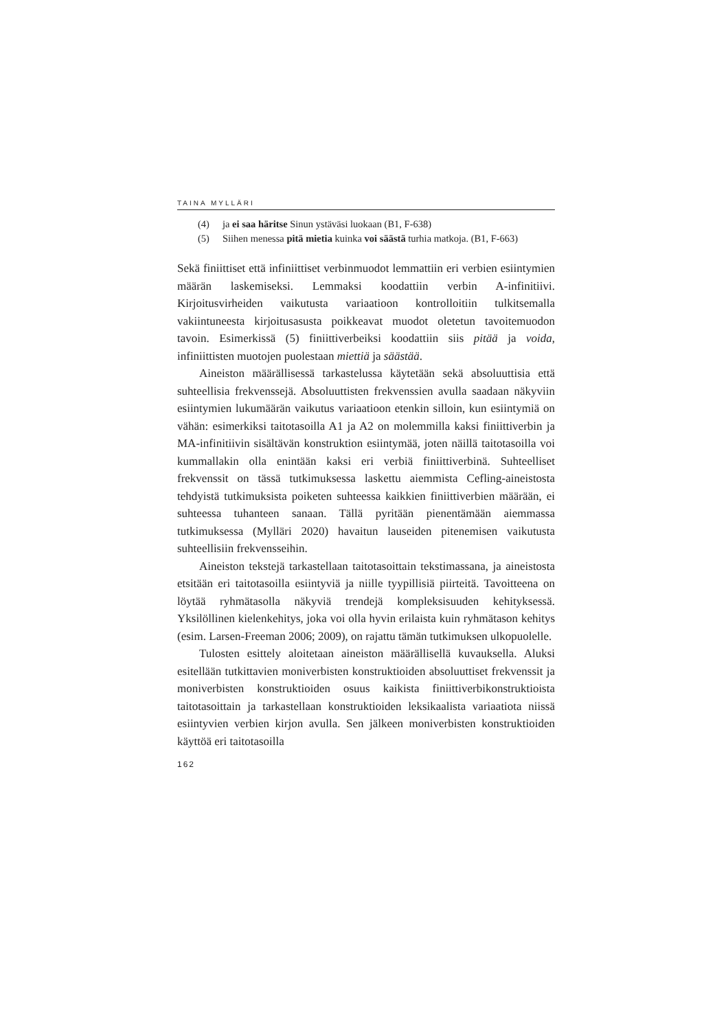TAINA MYLLÄRI
(4) ja ei saa häritse Sinun ystäväsi luokaan (B1, F-638)
(5) Siihen menessa pitä mietia kuinka voi säästä turhia matkoja. (B1, F-663)
Sekä finiittiset että infiniittiset verbinmuodot lemmattiin eri verbien esiintymien määrän laskemiseksi. Lemmaksi koodattiin verbin A-infinitiivi. Kirjoitusvirheiden vaikutusta variaatioon kontrolloitiin tulkitsemalla vakiintuneesta kirjoitusasusta poikkeavat muodot oletetun tavoitemuodon tavoin. Esimerkissä (5) finiittiverbeiksi koodattiin siis pitää ja voida, infiniittisten muotojen puolestaan miettiä ja säästää.
Aineiston määrällisessä tarkastelussa käytetään sekä absoluuttisia että suhteellisia frekvenssejä. Absoluuttisten frekvenssien avulla saadaan näkyviin esiintymien lukumäärän vaikutus variaatioon etenkin silloin, kun esiintymiä on vähän: esimerkiksi taitotasoilla A1 ja A2 on molemmilla kaksi finiittiverbin ja MA-infinitiivin sisältävän konstruktion esiintymää, joten näillä taitotasoilla voi kummallakin olla enintään kaksi eri verbiä finiittiverbinä. Suhteelliset frekvenssit on tässä tutkimuksessa laskettu aiemmista Cefling-aineistosta tehdyistä tutkimuksista poiketen suhteessa kaikkien finiittiverbien määrään, ei suhteessa tuhanteen sanaan. Tällä pyritään pienentämään aiemmassa tutkimuksessa (Mylläri 2020) havaitun lauseiden pitenemisen vaikutusta suhteellisiin frekvensseihin.
Aineiston tekstejä tarkastellaan taitotasoittain tekstimassana, ja aineistosta etsitään eri taitotasoilla esiintyviä ja niille tyypillisiä piirteitä. Tavoitteena on löytää ryhmätasolla näkyviä trendejä kompleksisuuden kehityksessä. Yksilöllinen kielenkehitys, joka voi olla hyvin erilaista kuin ryhmätason kehitys (esim. Larsen-Freeman 2006; 2009), on rajattu tämän tutkimuksen ulkopuolelle.
Tulosten esittely aloitetaan aineiston määrällisellä kuvauksella. Aluksi esitellään tutkittavien moniverbisten konstruktioiden absoluuttiset frekvenssit ja moniverbisten konstruktioiden osuus kaikista finiittiverbikonstruktioista taitotasoittain ja tarkastellaan konstruktioiden leksikaalista variaatiota niissä esiintyvien verbien kirjon avulla. Sen jälkeen moniverbisten konstruktioiden käyttöä eri taitotasoilla
162